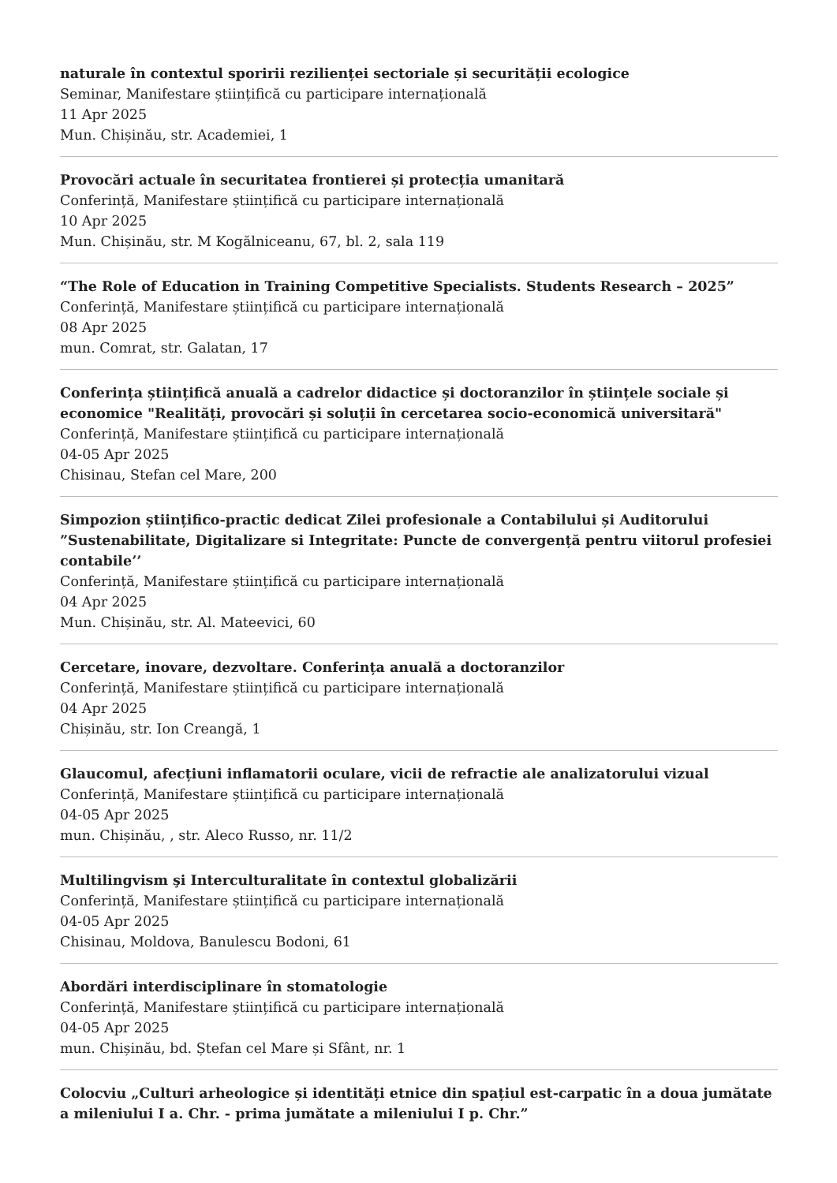naturale în contextul sporirii rezilienței sectoriale și securității ecologice
Seminar, Manifestare științifică cu participare internațională
11 Apr 2025
Mun. Chișinău, str. Academiei, 1
Provocări actuale în securitatea frontierei și protecția umanitară
Conferință, Manifestare științifică cu participare internațională
10 Apr 2025
Mun. Chișinău, str. M Kogălniceanu, 67, bl. 2, sala 119
“The Role of Education in Training Competitive Specialists. Students Research – 2025”
Conferință, Manifestare științifică cu participare internațională
08 Apr 2025
mun. Comrat, str. Galatan, 17
Conferința științifică anuală a cadrelor didactice și doctoranzilor în științele sociale și economice "Realități, provocări și soluții în cercetarea socio-economică universitară"
Conferință, Manifestare științifică cu participare internațională
04-05 Apr 2025
Chisinau, Stefan cel Mare, 200
Simpozion științifico-practic dedicat Zilei profesionale a Contabilului și Auditorului ”Sustenabilitate, Digitalizare si Integritate: Puncte de convergență pentru viitorul profesiei contabile’’
Conferință, Manifestare științifică cu participare internațională
04 Apr 2025
Mun. Chișinău, str. Al. Mateevici, 60
Cercetare, inovare, dezvoltare. Conferința anuală a doctoranzilor
Conferință, Manifestare științifică cu participare internațională
04 Apr 2025
Chișinău, str. Ion Creangă, 1
Glaucomul, afecțiuni inflamatorii oculare, vicii de refractie ale analizatorului vizual
Conferință, Manifestare științifică cu participare internațională
04-05 Apr 2025
mun. Chișinău, , str. Aleco Russo, nr. 11/2
Multilingvism şi Interculturalitate în contextul globalizării
Conferință, Manifestare științifică cu participare internațională
04-05 Apr 2025
Chisinau, Moldova, Banulescu Bodoni, 61
Abordări interdisciplinare în stomatologie
Conferință, Manifestare științifică cu participare internațională
04-05 Apr 2025
mun. Chișinău, bd. Ștefan cel Mare și Sfânt, nr. 1
Colocviu „Culturi arheologice și identități etnice din spațiul est-carpatic în a doua jumătate a mileniului I a. Chr. - prima jumătate a mileniului I p. Chr.”